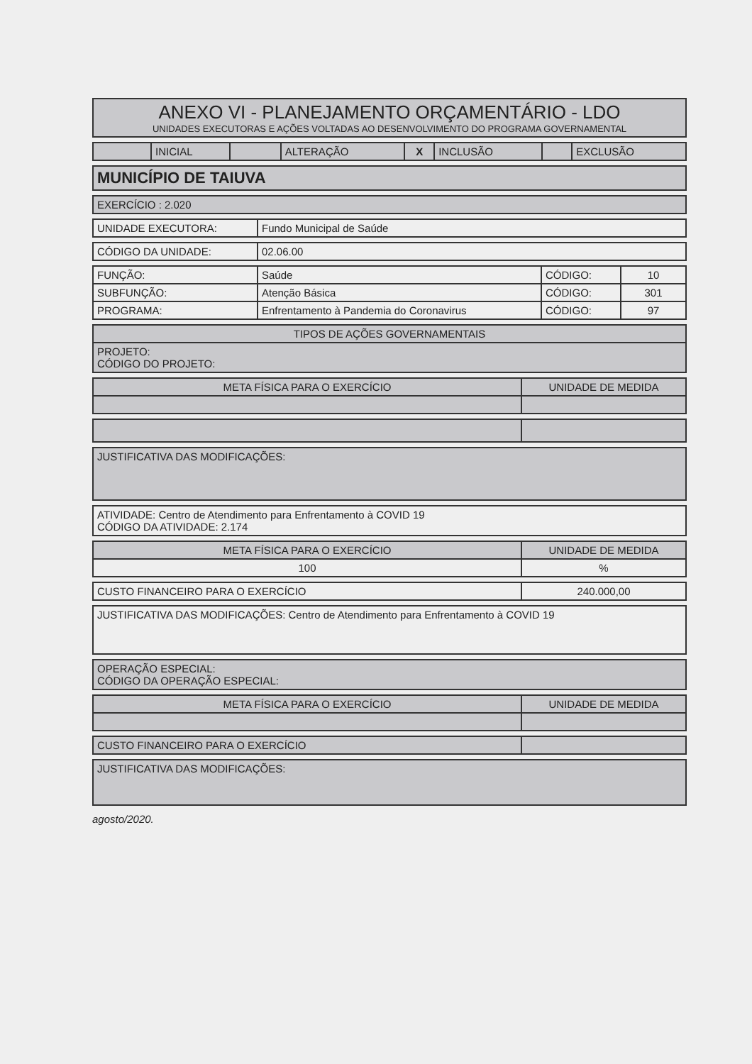| ANEXO VI - PLANEJAMENTO ORÇAMENTÁRIO - LDO UNIDADES EXECUTORAS E AÇÕES VOLTADAS AO DESENVOLVIMENTO DO PROGRAMA GOVERNAMENTAL |
| | INICIAL | | ALTERAÇÃO | X | INCLUSÃO | | EXCLUSÃO |
| MUNICÍPIO DE TAIUVA |
| EXERCÍCIO : 2.020 |
| UNIDADE EXECUTORA: | Fundo Municipal de Saúde |
| CÓDIGO DA UNIDADE: | 02.06.00 |
| FUNÇÃO: | Saúde | CÓDIGO: | 10 |
| SUBFUNÇÃO: | Atenção Básica | CÓDIGO: | 301 |
| PROGRAMA: | Enfrentamento à Pandemia do Coronavirus | CÓDIGO: | 97 |
| TIPOS DE AÇÕES GOVERNAMENTAIS |
| PROJETO: CÓDIGO DO PROJETO: |
| META FÍSICA PARA O EXERCÍCIO | UNIDADE DE MEDIDA |
| JUSTIFICATIVA DAS MODIFICAÇÕES: |
| ATIVIDADE: Centro de Atendimento para Enfrentamento à COVID 19 CÓDIGO DA ATIVIDADE: 2.174 |
| META FÍSICA PARA O EXERCÍCIO | UNIDADE DE MEDIDA |
| 100 | % |
| CUSTO FINANCEIRO PARA O EXERCÍCIO | 240.000,00 |
| JUSTIFICATIVA DAS MODIFICAÇÕES: Centro de Atendimento para Enfrentamento à COVID 19 |
| OPERAÇÃO ESPECIAL: CÓDIGO DA OPERAÇÃO ESPECIAL: |
| META FÍSICA PARA O EXERCÍCIO | UNIDADE DE MEDIDA |
| CUSTO FINANCEIRO PARA O EXERCÍCIO | |
| JUSTIFICATIVA DAS MODIFICAÇÕES: |
agosto/2020.